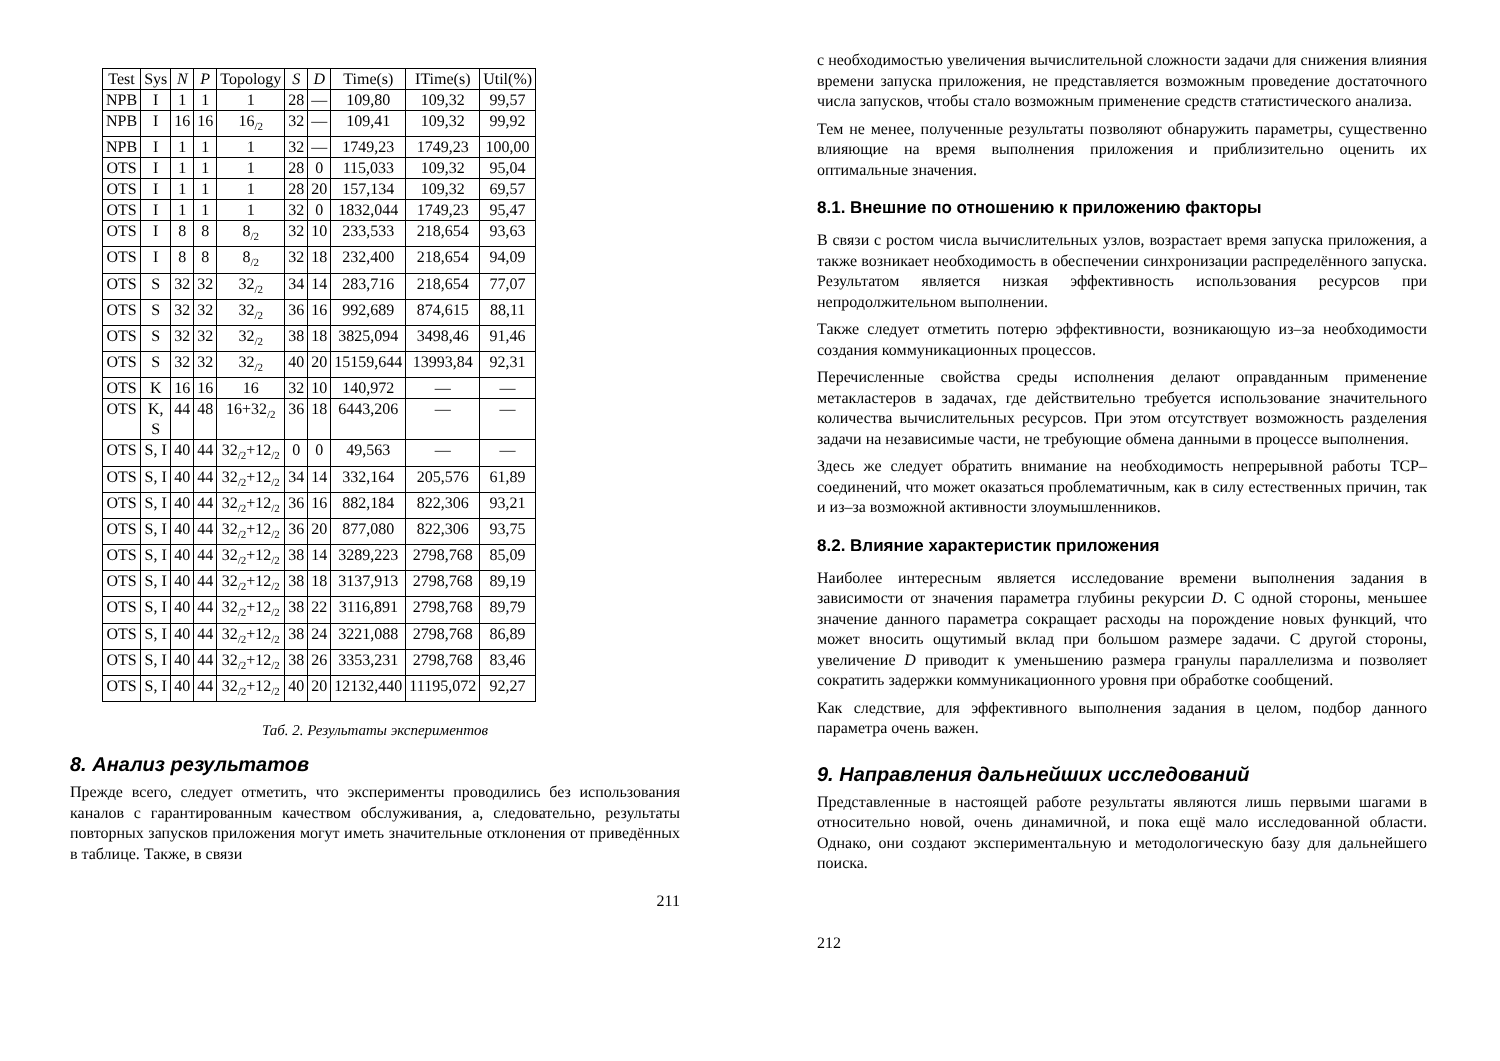| Test | Sys | N | P | Topology | S | D | Time(s) | ITime(s) | Util(%) |
| --- | --- | --- | --- | --- | --- | --- | --- | --- | --- |
| NPB | I | 1 | 1 | 1 | 28 | — | 109,80 | 109,32 | 99,57 |
| NPB | I | 16 | 16 | 16<sub>/2</sub> | 32 | — | 109,41 | 109,32 | 99,92 |
| NPB | I | 1 | 1 | 1 | 32 | — | 1749,23 | 1749,23 | 100,00 |
| OTS | I | 1 | 1 | 1 | 28 | 0 | 115,033 | 109,32 | 95,04 |
| OTS | I | 1 | 1 | 1 | 28 | 20 | 157,134 | 109,32 | 69,57 |
| OTS | I | 1 | 1 | 1 | 32 | 0 | 1832,044 | 1749,23 | 95,47 |
| OTS | I | 8 | 8 | 8<sub>/2</sub> | 32 | 10 | 233,533 | 218,654 | 93,63 |
| OTS | I | 8 | 8 | 8<sub>/2</sub> | 32 | 18 | 232,400 | 218,654 | 94,09 |
| OTS | S | 32 | 32 | 32<sub>/2</sub> | 34 | 14 | 283,716 | 218,654 | 77,07 |
| OTS | S | 32 | 32 | 32<sub>/2</sub> | 36 | 16 | 992,689 | 874,615 | 88,11 |
| OTS | S | 32 | 32 | 32<sub>/2</sub> | 38 | 18 | 3825,094 | 3498,46 | 91,46 |
| OTS | S | 32 | 32 | 32<sub>/2</sub> | 40 | 20 | 15159,644 | 13993,84 | 92,31 |
| OTS | K | 16 | 16 | 16 | 32 | 10 | 140,972 | — | — |
| OTS | K, S | 44 | 48 | 16+32<sub>/2</sub> | 36 | 18 | 6443,206 | — | — |
| OTS | S, I | 40 | 44 | 32<sub>/2</sub>+12<sub>/2</sub> | 0 | 0 | 49,563 | — | — |
| OTS | S, I | 40 | 44 | 32<sub>/2</sub>+12<sub>/2</sub> | 34 | 14 | 332,164 | 205,576 | 61,89 |
| OTS | S, I | 40 | 44 | 32<sub>/2</sub>+12<sub>/2</sub> | 36 | 16 | 882,184 | 822,306 | 93,21 |
| OTS | S, I | 40 | 44 | 32<sub>/2</sub>+12<sub>/2</sub> | 36 | 20 | 877,080 | 822,306 | 93,75 |
| OTS | S, I | 40 | 44 | 32<sub>/2</sub>+12<sub>/2</sub> | 38 | 14 | 3289,223 | 2798,768 | 85,09 |
| OTS | S, I | 40 | 44 | 32<sub>/2</sub>+12<sub>/2</sub> | 38 | 18 | 3137,913 | 2798,768 | 89,19 |
| OTS | S, I | 40 | 44 | 32<sub>/2</sub>+12<sub>/2</sub> | 38 | 22 | 3116,891 | 2798,768 | 89,79 |
| OTS | S, I | 40 | 44 | 32<sub>/2</sub>+12<sub>/2</sub> | 38 | 24 | 3221,088 | 2798,768 | 86,89 |
| OTS | S, I | 40 | 44 | 32<sub>/2</sub>+12<sub>/2</sub> | 38 | 26 | 3353,231 | 2798,768 | 83,46 |
| OTS | S, I | 40 | 44 | 32<sub>/2</sub>+12<sub>/2</sub> | 40 | 20 | 12132,440 | 11195,072 | 92,27 |
Таб. 2. Результаты экспериментов
8. Анализ результатов
Прежде всего, следует отметить, что эксперименты проводились без использования каналов с гарантированным качеством обслуживания, а, следовательно, результаты повторных запусков приложения могут иметь значительные отклонения от приведённых в таблице. Также, в связи
211
с необходимостью увеличения вычислительной сложности задачи для снижения влияния времени запуска приложения, не представляется возможным проведение достаточного числа запусков, чтобы стало возможным применение средств статистического анализа.
Тем не менее, полученные результаты позволяют обнаружить параметры, существенно влияющие на время выполнения приложения и приблизительно оценить их оптимальные значения.
8.1. Внешние по отношению к приложению факторы
В связи с ростом числа вычислительных узлов, возрастает время запуска приложения, а также возникает необходимость в обеспечении синхронизации распределённого запуска. Результатом является низкая эффективность использования ресурсов при непродолжительном выполнении.
Также следует отметить потерю эффективности, возникающую из–за необходимости создания коммуникационных процессов.
Перечисленные свойства среды исполнения делают оправданным применение метакластеров в задачах, где действительно требуется использование значительного количества вычислительных ресурсов. При этом отсутствует возможность разделения задачи на независимые части, не требующие обмена данными в процессе выполнения.
Здесь же следует обратить внимание на необходимость непрерывной работы TCP–соединений, что может оказаться проблематичным, как в силу естественных причин, так и из–за возможной активности злоумышленников.
8.2. Влияние характеристик приложения
Наиболее интересным является исследование времени выполнения задания в зависимости от значения параметра глубины рекурсии D. С одной стороны, меньшее значение данного параметра сокращает расходы на порождение новых функций, что может вносить ощутимый вклад при большом размере задачи. С другой стороны, увеличение D приводит к уменьшению размера гранулы параллелизма и позволяет сократить задержки коммуникационного уровня при обработке сообщений.
Как следствие, для эффективного выполнения задания в целом, подбор данного параметра очень важен.
9. Направления дальнейших исследований
Представленные в настоящей работе результаты являются лишь первыми шагами в относительно новой, очень динамичной, и пока ещё мало исследованной области. Однако, они создают экспериментальную и методологическую базу для дальнейшего поиска.
212